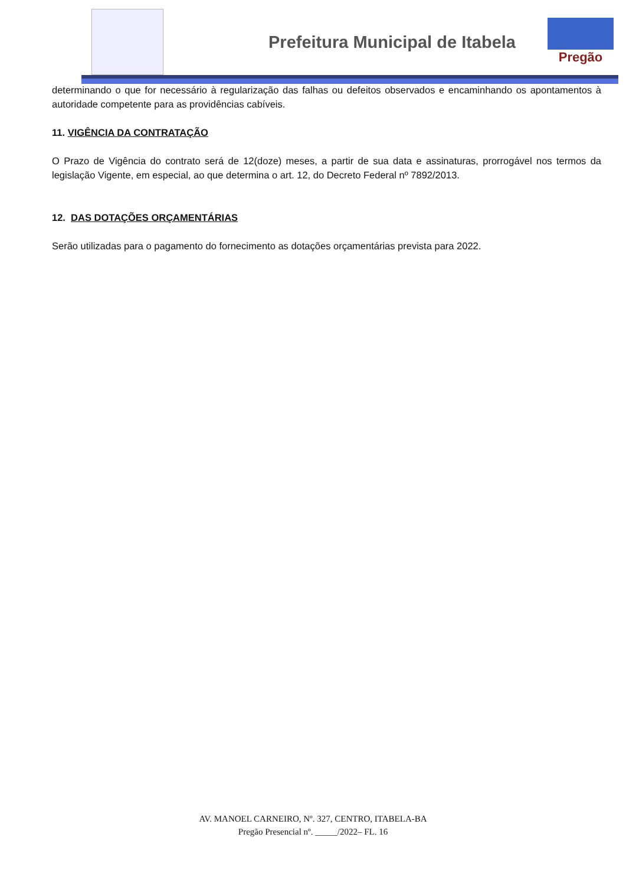Prefeitura Municipal de Itabela
Pregão
determinando o que for necessário à regularização das falhas ou defeitos observados e encaminhando os apontamentos à autoridade competente para as providências cabíveis.
11. VIGÊNCIA DA CONTRATAÇÃO
O Prazo de Vigência do contrato será de 12(doze) meses, a partir de sua data e assinaturas, prorrogável nos termos da legislação Vigente, em especial, ao que determina o art. 12, do Decreto Federal nº 7892/2013.
12. DAS DOTAÇÕES ORÇAMENTÁRIAS
Serão utilizadas para o pagamento do fornecimento as dotações orçamentárias prevista para 2022.
AV. MANOEL CARNEIRO, Nº. 327, CENTRO, ITABELA-BA
Pregão Presencial nº. _____/2022– FL. 16